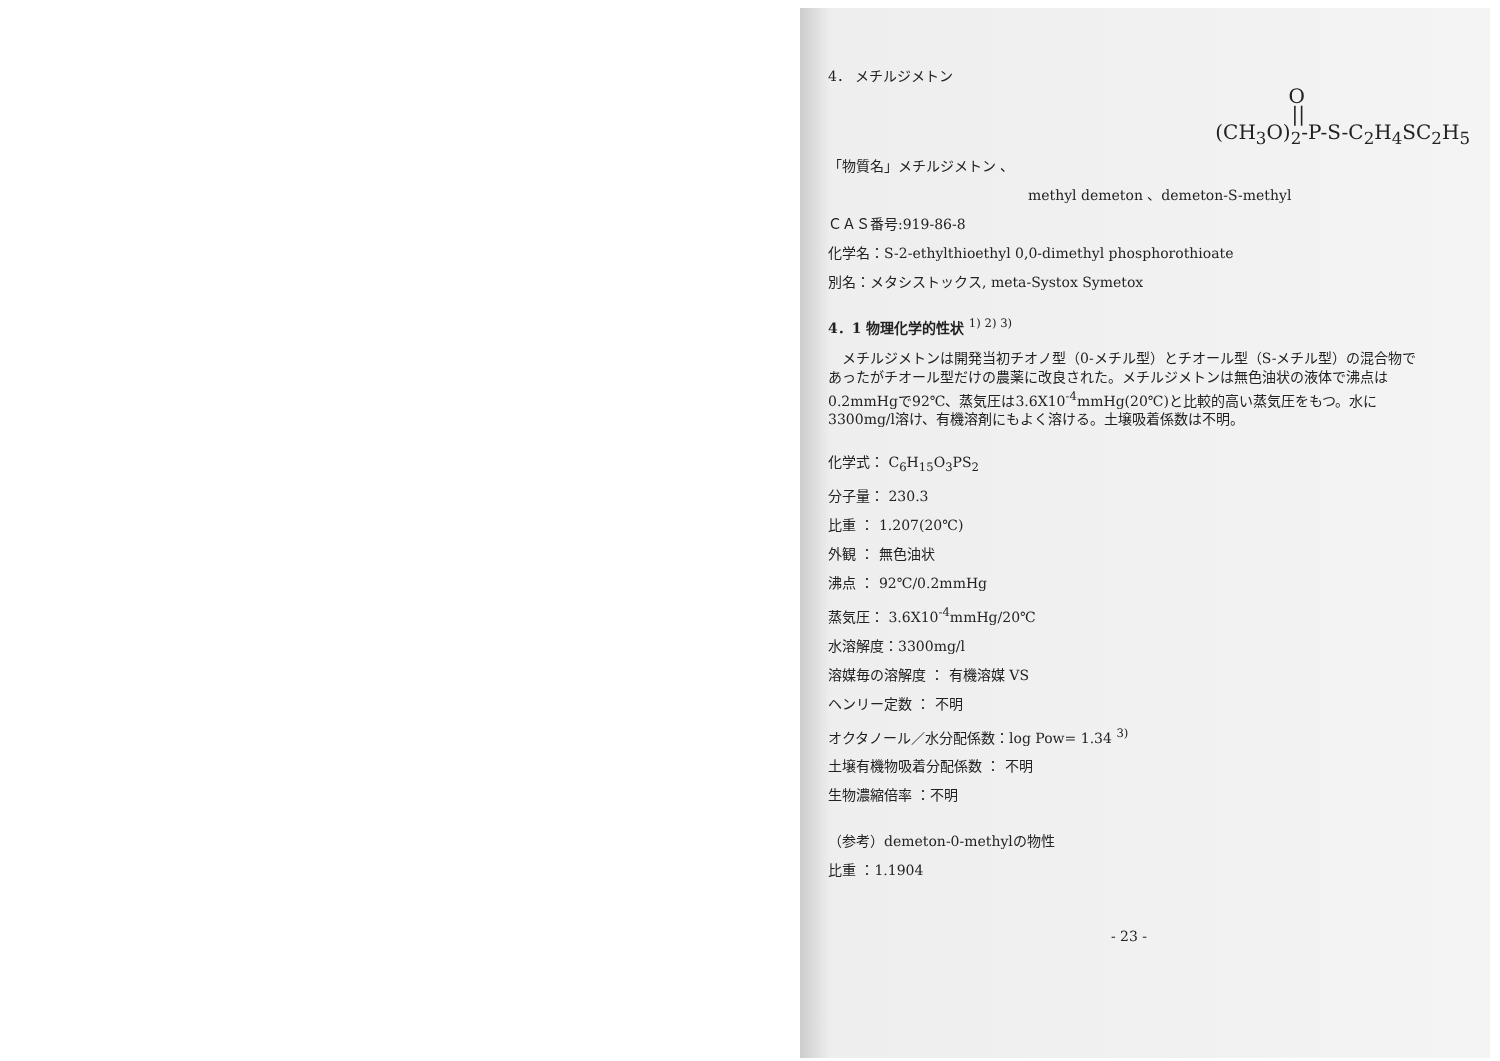4． メチルジメトン
O
||
(CH<sub>3</sub>O)<sub>2</sub>-P-S-C<sub>2</sub>H<sub>4</sub>SC<sub>2</sub>H<sub>5</sub>
「物質名」メチルジメトン 、
methyl demeton 、demeton-S-methyl
ＣＡＳ番号:919-86-8
化学名：S-2-ethylthioethyl 0,0-dimethyl phosphorothioate
別名：メタシストックス, meta-Systox Symetox
4．1 物理化学的性状 <sup>1) 2) 3)</sup>
　メチルジメトンは開発当初チオノ型（0-メチル型）とチオール型（S-メチル型）の混合物であったがチオール型だけの農薬に改良された。メチルジメトンは無色油状の液体で沸点は0.2mmHgで92℃、蒸気圧は3.6X10<sup>-4</sup>mmHg(20℃)と比較的高い蒸気圧をもつ。水に3300mg/l溶け、有機溶剤にもよく溶ける。土壌吸着係数は不明。
化学式： C<sub>6</sub>H<sub>15</sub>O<sub>3</sub>PS<sub>2</sub>
分子量： 230.3
比重 ： 1.207(20℃)
外観 ： 無色油状
沸点 ： 92℃/0.2mmHg
蒸気圧： 3.6X10<sup>-4</sup>mmHg/20℃
水溶解度：3300mg/l
溶媒毎の溶解度 ： 有機溶媒 VS
ヘンリー定数 ： 不明
オクタノール／水分配係数：log Pow= 1.34 <sup>3)</sup>
土壌有機物吸着分配係数 ： 不明
生物濃縮倍率 ：不明
（参考）demeton-0-methylの物性
比重 ：1.1904
- 23 -